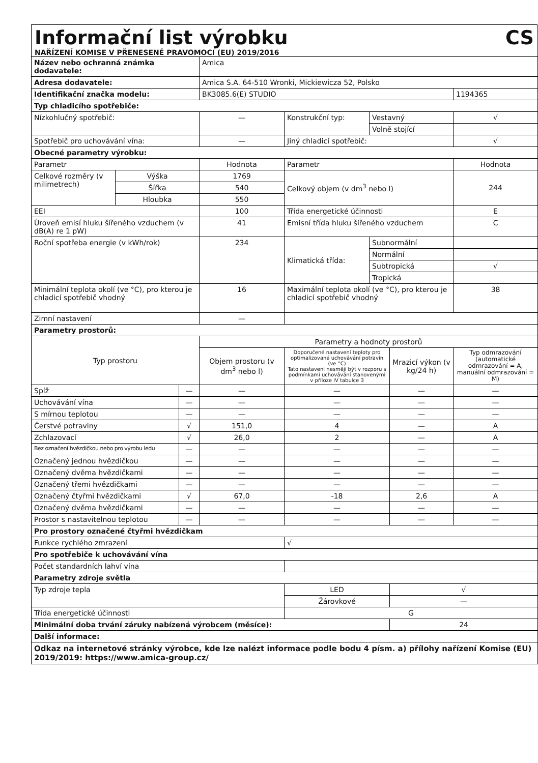Informační list výrobku CS
NAŘÍZENÍ KOMISE V PŘENESENÉ PRAVOMOCI (EU) 2019/2016
| Název nebo ochranná známka dodavatele: | | | Amica | | | | |
| Adresa dodavatele: | | | Amica S.A. 64-510 Wronki, Mickiewicza 52, Polsko | | | | |
| Identifikační značka modelu: | | | BK3085.6(E) STUDIO | | | | 1194365 |
| Typ chladicího spotřebiče: | | | | | | | |
| Nízkohlučný spotřebič: | | | — | Konstrukční typ: | Vestavný | | √ |
| | | | | | Volně stojící | | |
| Spotřebič pro uchovávání vína: | | | — | Jiný chladicí spotřebič: | | | √ |
| Obecné parametry výrobku: | | | | | | | |
| Parametr | | | Hodnota | Parametr | | | Hodnota |
| Celkové rozměry (v milimetrech) | Výška | | 1769 | Celkový objem (v dm<sup>3</sup> nebo l) | | | 244 |
| | Šířka | | 540 | | | | |
| | Hloubka | | 550 | | | | |
| EEI | | | 100 | Třída energetické účinnosti | | | E |
| Úroveň emisí hluku šířeného vzduchem (v dB(A) re 1 pW) | | | 41 | Emisní třída hluku šířeného vzduchem | | | C |
| Roční spotřeba energie (v kWh/rok) | | | 234 | Klimatická třída: | Subnormální | | |
| | | | | | Normální | | |
| | | | | | Subtropická | | √ |
| | | | | | Tropická | | |
| Minimální teplota okolí (ve °C), pro kterou je chladicí spotřebič vhodný | | | 16 | Maximální teplota okolí (ve °C), pro kterou je chladicí spotřebič vhodný | | | 38 |
| Zimní nastavení | | | — | | | | |
| Parametry prostorů: | | | | | | | |
| Typ prostoru | | | Parametry a hodnoty prostorů | | | | |
| | | | Objem prostoru (v dm<sup>3</sup> nebo l) | Doporučené nastavení teploty pro optimalizované uchovávání potravin (ve °C) Tato nastavení nesmějí být v rozporu s podmínkami uchovávání stanovenými v příloze IV tabulce 3 | | Mrazicí výkon (v kg/24 h) | Typ odmrazování (automatické odmrazování = A, manuální odmrazování = M) |
| Spíž | | — | — | — | | — | — |
| Uchovávání vína | | — | — | — | | — | — |
| S mírnou teplotou | | — | — | — | | — | — |
| Čerstvé potraviny | | √ | 151,0 | 4 | | — | A |
| Zchlazovací | | √ | 26,0 | 2 | | — | A |
| Bez označení hvězdičkou nebo pro výrobu ledu | | — | — | — | | — | — |
| Označený jednou hvězdičkou | | — | — | — | | — | — |
| Označený dvěma hvězdičkami | | — | — | — | | — | — |
| Označený třemi hvězdičkami | | — | — | — | | — | — |
| Označený čtyřmi hvězdičkami | | √ | 67,0 | -18 | | 2,6 | A |
| Označený dvěma hvězdičkami | | — | — | — | | — | — |
| Prostor s nastavitelnou teplotou | | — | — | — | | — | — |
| Pro prostory označené čtyřmi hvězdičkam | | | | | | | |
| Funkce rychlého zmrazení | | | | √ | | | |
| Pro spotřebiče k uchovávání vína | | | | | | | |
| Počet standardních lahví vína | | | | | | | |
| Parametry zdroje světla | | | | | | | |
| Typ zdroje tepla | | | | LED | | √ | |
| | | | | Žárovkové | | — | |
| Třída energetické účinnosti | | | | G | | | |
| Minimální doba trvání záruky nabízená výrobcem (měsíce): | | | | | | 24 | |
| Další informace: | | | | | | | |
| Odkaz na internetové stránky výrobce, kde lze nalézt informace podle bodu 4 písm. a) přílohy nařízení Komise (EU) 2019/2019: https://www.amica-group.cz/ | | | | | | | |